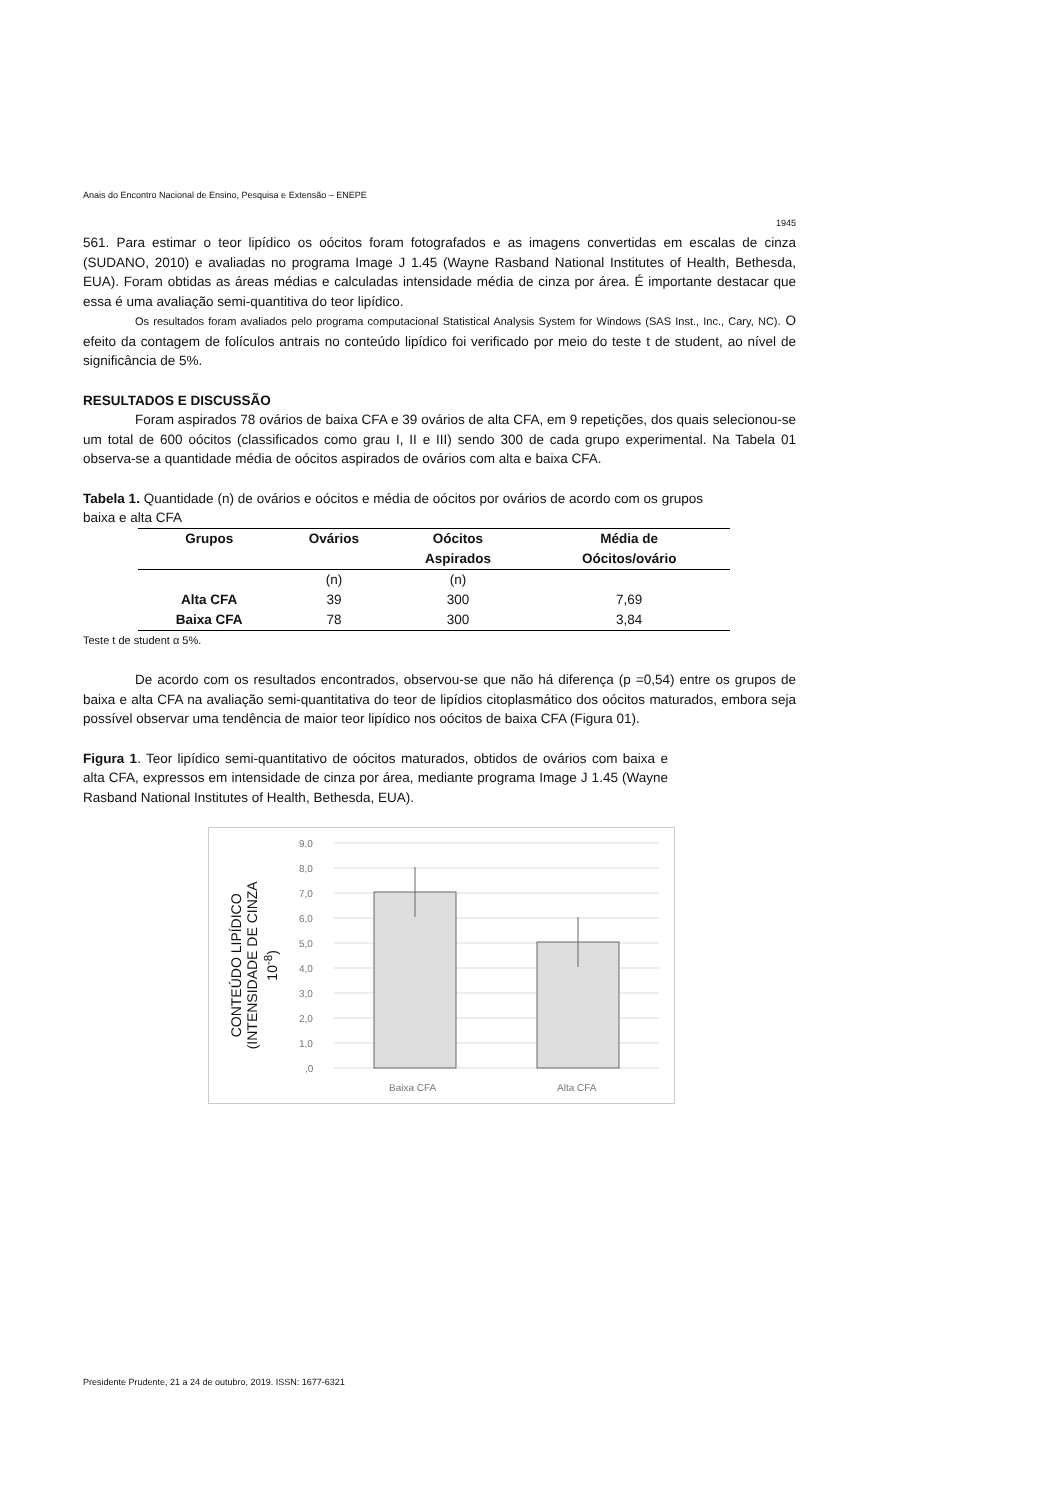Anais do Encontro Nacional de Ensino, Pesquisa e Extensão – ENEPE
1945
561. Para estimar o teor lipídico os oócitos foram fotografados e as imagens convertidas em escalas de cinza (SUDANO, 2010) e avaliadas no programa Image J 1.45 (Wayne Rasband National Institutes of Health, Bethesda, EUA). Foram obtidas as áreas médias e calculadas intensidade média de cinza por área. É importante destacar que essa é uma avaliação semi-quantitiva do teor lipídico.
Os resultados foram avaliados pelo programa computacional Statistical Analysis System for Windows (SAS Inst., Inc., Cary, NC). O efeito da contagem de folículos antrais no conteúdo lipídico foi verificado por meio do teste t de student, ao nível de significância de 5%.
RESULTADOS E DISCUSSÃO
Foram aspirados 78 ovários de baixa CFA e 39 ovários de alta CFA, em 9 repetições, dos quais selecionou-se um total de 600 oócitos (classificados como grau I, II e III) sendo 300 de cada grupo experimental. Na Tabela 01 observa-se a quantidade média de oócitos aspirados de ovários com alta e baixa CFA.
Tabela 1. Quantidade (n) de ovários e oócitos e média de oócitos por ovários de acordo com os grupos baixa e alta CFA
| Grupos | Ovários | Oócitos | Média de |
| --- | --- | --- | --- |
| | | Aspirados | Oócitos/ovário |
| | (n) | (n) | |
| Alta CFA | 39 | 300 | 7,69 |
| Baixa CFA | 78 | 300 | 3,84 |
Teste t de student α 5%.
De acordo com os resultados encontrados, observou-se que não há diferença (p =0,54) entre os grupos de baixa e alta CFA na avaliação semi-quantitativa do teor de lipídios citoplasmático dos oócitos maturados, embora seja possível observar uma tendência de maior teor lipídico nos oócitos de baixa CFA (Figura 01).
Figura 1. Teor lipídico semi-quantitativo de oócitos maturados, obtidos de ovários com baixa e alta CFA, expressos em intensidade de cinza por área, mediante programa Image J 1.45 (Wayne Rasband National Institutes of Health, Bethesda, EUA).
CONTEÚDO LIPÍDICO
(INTENSIDADE DE CINZA
10<sup>-8</sup>)
9,0
8,0
7,0
6,0
5,0
4,0
3,0
2,0
1,0
,0
Baixa CFA
Alta CFA
Presidente Prudente, 21 a 24 de outubro, 2019. ISSN: 1677-6321